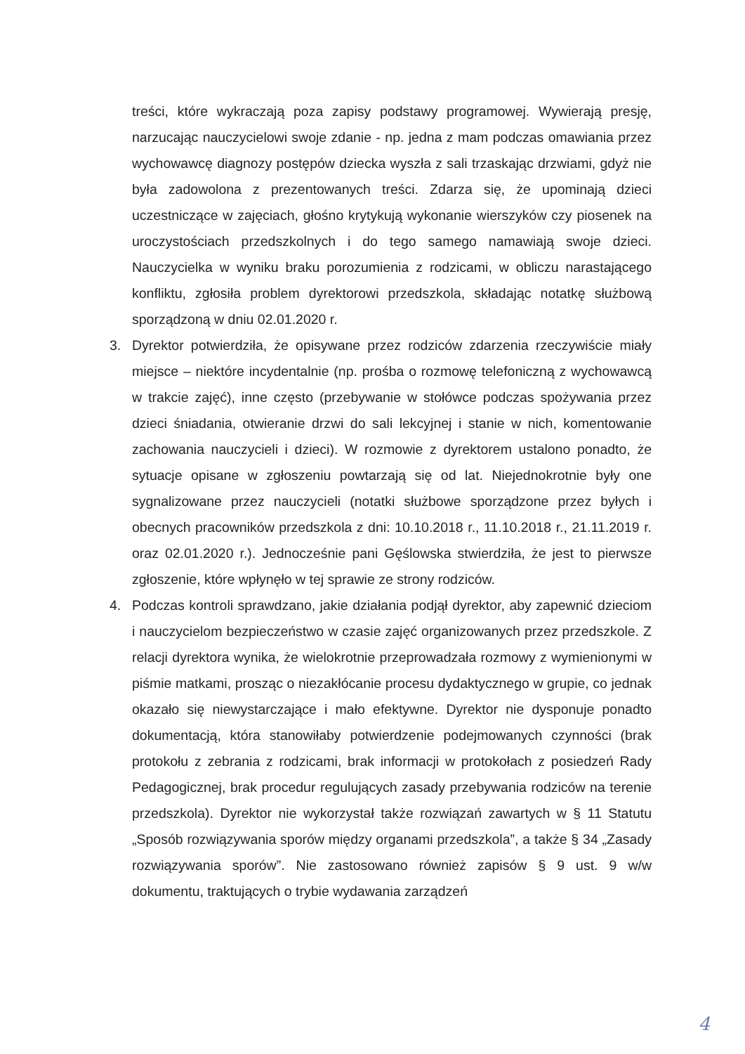treści, które wykraczają poza zapisy podstawy programowej. Wywierają presję, narzucając nauczycielowi swoje zdanie - np. jedna z mam podczas omawiania przez wychowawcę diagnozy postępów dziecka wyszła z sali trzaskając drzwiami, gdyż nie była zadowolona z prezentowanych treści. Zdarza się, że upominają dzieci uczestniczące w zajęciach, głośno krytykują wykonanie wierszyków czy piosenek na uroczystościach przedszkolnych i do tego samego namawiają swoje dzieci. Nauczycielka w wyniku braku porozumienia z rodzicami, w obliczu narastającego konfliktu, zgłosiła problem dyrektorowi przedszkola, składając notatkę służbową sporządzoną w dniu 02.01.2020 r.
3. Dyrektor potwierdziła, że opisywane przez rodziców zdarzenia rzeczywiście miały miejsce – niektóre incydentalnie (np. prośba o rozmowę telefoniczną z wychowawcą w trakcie zajęć), inne często (przebywanie w stołówce podczas spożywania przez dzieci śniadania, otwieranie drzwi do sali lekcyjnej i stanie w nich, komentowanie zachowania nauczycieli i dzieci). W rozmowie z dyrektorem ustalono ponadto, że sytuacje opisane w zgłoszeniu powtarzają się od lat. Niejednokrotnie były one sygnalizowane przez nauczycieli (notatki służbowe sporządzone przez byłych i obecnych pracowników przedszkola z dni: 10.10.2018 r., 11.10.2018 r., 21.11.2019 r. oraz 02.01.2020 r.). Jednocześnie pani Gęślowska stwierdziła, że jest to pierwsze zgłoszenie, które wpłynęło w tej sprawie ze strony rodziców.
4. Podczas kontroli sprawdzano, jakie działania podjął dyrektor, aby zapewnić dzieciom i nauczycielom bezpieczeństwo w czasie zajęć organizowanych przez przedszkole. Z relacji dyrektora wynika, że wielokrotnie przeprowadzała rozmowy z wymienionymi w piśmie matkami, prosząc o niezakłócanie procesu dydaktycznego w grupie, co jednak okazało się niewystarczające i mało efektywne. Dyrektor nie dysponuje ponadto dokumentacją, która stanowiłaby potwierdzenie podejmowanych czynności (brak protokołu z zebrania z rodzicami, brak informacji w protokołach z posiedzeń Rady Pedagogicznej, brak procedur regulujących zasady przebywania rodziców na terenie przedszkola). Dyrektor nie wykorzystał także rozwiązań zawartych w § 11 Statutu „Sposób rozwiązywania sporów między organami przedszkola”, a także § 34 „Zasady rozwiązywania sporów”. Nie zastosowano również zapisów § 9 ust. 9 w/w dokumentu, traktujących o trybie wydawania zarządzeń
4